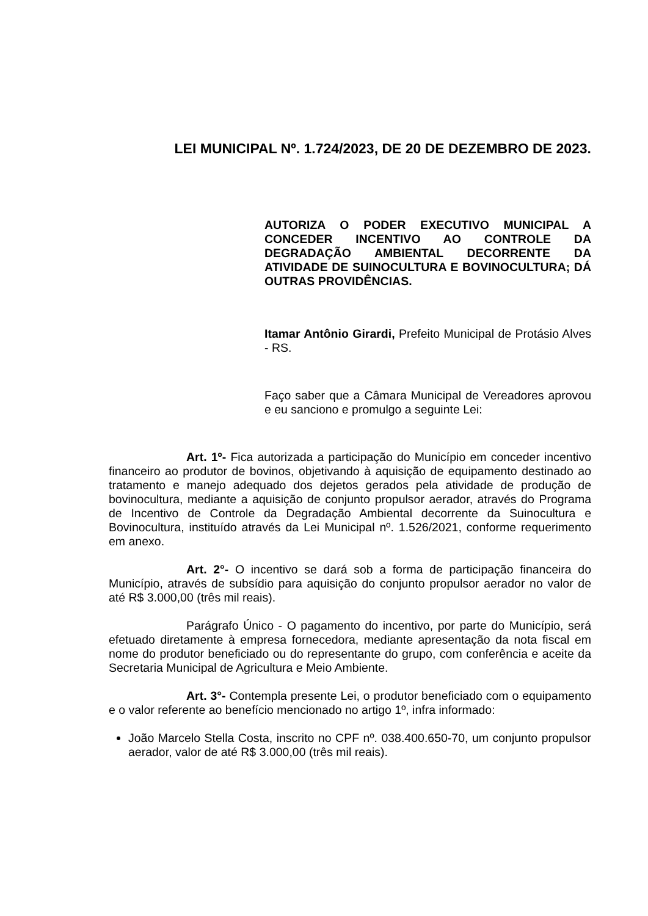LEI MUNICIPAL Nº. 1.724/2023, DE 20 DE DEZEMBRO DE 2023.
AUTORIZA O PODER EXECUTIVO MUNICIPAL A CONCEDER INCENTIVO AO CONTROLE DA DEGRADAÇÃO AMBIENTAL DECORRENTE DA ATIVIDADE DE SUINOCULTURA E BOVINOCULTURA; DÁ OUTRAS PROVIDÊNCIAS.
Itamar Antônio Girardi, Prefeito Municipal de Protásio Alves - RS.
Faço saber que a Câmara Municipal de Vereadores aprovou e eu sanciono e promulgo a seguinte Lei:
Art. 1º- Fica autorizada a participação do Município em conceder incentivo financeiro ao produtor de bovinos, objetivando à aquisição de equipamento destinado ao tratamento e manejo adequado dos dejetos gerados pela atividade de produção de bovinocultura, mediante a aquisição de conjunto propulsor aerador, através do Programa de Incentivo de Controle da Degradação Ambiental decorrente da Suinocultura e Bovinocultura, instituído através da Lei Municipal nº. 1.526/2021, conforme requerimento em anexo.
Art. 2°- O incentivo se dará sob a forma de participação financeira do Município, através de subsídio para aquisição do conjunto propulsor aerador no valor de até R$ 3.000,00 (três mil reais).
Parágrafo Único - O pagamento do incentivo, por parte do Município, será efetuado diretamente à empresa fornecedora, mediante apresentação da nota fiscal em nome do produtor beneficiado ou do representante do grupo, com conferência e aceite da Secretaria Municipal de Agricultura e Meio Ambiente.
Art. 3°- Contempla presente Lei, o produtor beneficiado com o equipamento e o valor referente ao benefício mencionado no artigo 1º, infra informado:
João Marcelo Stella Costa, inscrito no CPF nº. 038.400.650-70, um conjunto propulsor aerador, valor de até R$ 3.000,00 (três mil reais).